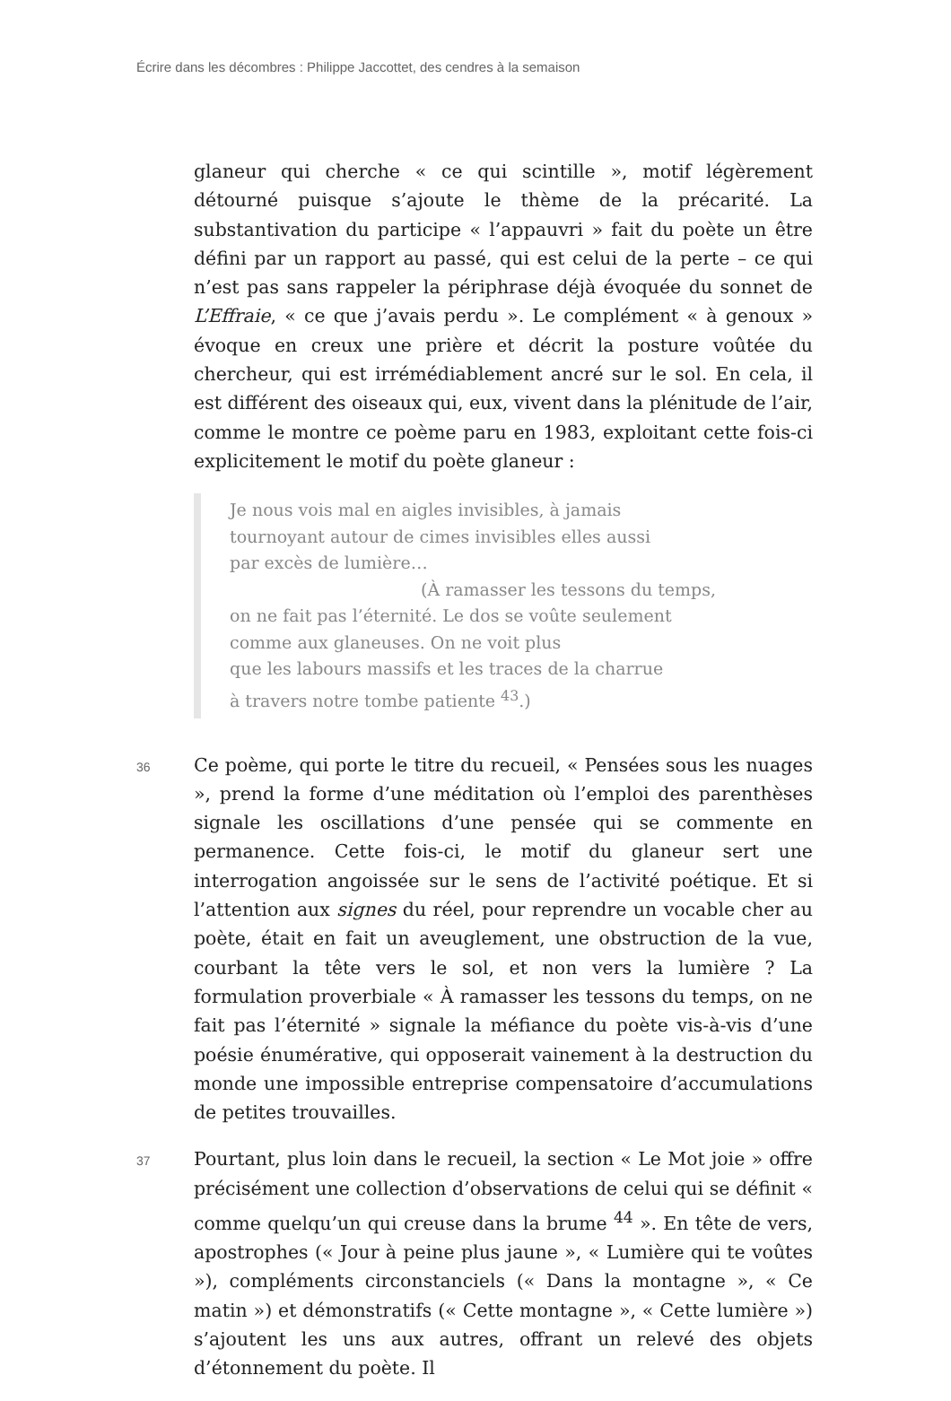Écrire dans les décombres : Philippe Jaccottet, des cendres à la semaison
glaneur qui cherche « ce qui scintille », motif légèrement détourné puisque s’ajoute le thème de la précarité. La substantivation du participe « l’appauvri » fait du poète un être défini par un rapport au passé, qui est celui de la perte – ce qui n’est pas sans rappeler la périphrase déjà évoquée du sonnet de L’Effraie, « ce que j’avais perdu ». Le complément « à genoux » évoque en creux une prière et décrit la posture voûtée du chercheur, qui est irrémédiablement ancré sur le sol. En cela, il est différent des oiseaux qui, eux, vivent dans la plénitude de l’air, comme le montre ce poème paru en 1983, exploitant cette fois-ci explicitement le motif du poète glaneur :
Je nous vois mal en aigles invisibles, à jamais
tournoyant autour de cimes invisibles elles aussi
par excès de lumière…
(À ramasser les tessons du temps,
on ne fait pas l’éternité. Le dos se voûte seulement
comme aux glaneuses. On ne voit plus
que les labours massifs et les traces de la charrue
à travers notre tombe patiente <sup>43</sup>.)
36
Ce poème, qui porte le titre du recueil, « Pensées sous les nuages », prend la forme d’une méditation où l’emploi des parenthèses signale les oscillations d’une pensée qui se commente en permanence. Cette fois-ci, le motif du glaneur sert une interrogation angoissée sur le sens de l’activité poétique. Et si l’attention aux signes du réel, pour reprendre un vocable cher au poète, était en fait un aveuglement, une obstruction de la vue, courbant la tête vers le sol, et non vers la lumière ? La formulation proverbiale « À ramasser les tessons du temps, on ne fait pas l’éternité » signale la méfiance du poète vis-à-vis d’une poésie énumérative, qui opposerait vainement à la destruction du monde une impossible entreprise compensatoire d’accumulations de petites trouvailles.
37
Pourtant, plus loin dans le recueil, la section « Le Mot joie » offre précisément une collection d’observations de celui qui se définit « comme quelqu’un qui creuse dans la brume <sup>44</sup> ». En tête de vers, apostrophes (« Jour à peine plus jaune », « Lumière qui te voûtes »), compléments circonstanciels (« Dans la montagne », « Ce matin ») et démonstratifs (« Cette montagne », « Cette lumière ») s’ajoutent les uns aux autres, offrant un relevé des objets d’étonnement du poète. Il